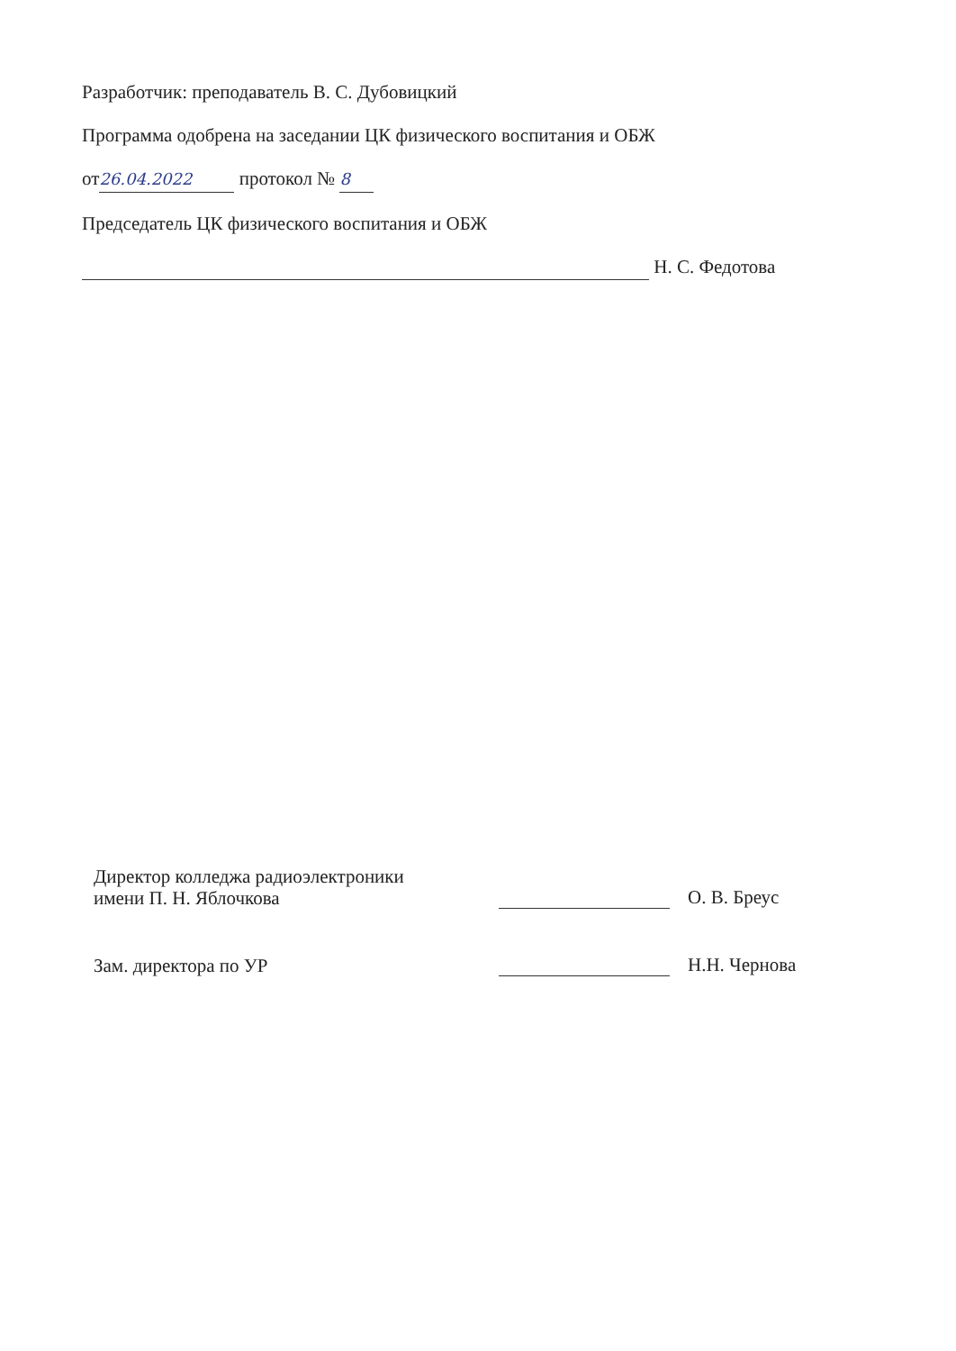Разработчик: преподаватель В. С. Дубовицкий
Программа одобрена на заседании ЦК физического воспитания и ОБЖ
от 26.04.2022 протокол № 8
Председатель ЦК физического воспитания и ОБЖ
Н. С. Федотова
Директор колледжа радиоэлектроники
имени П. Н. Яблочкова
О. В. Бреус
Зам. директора по УР
Н.Н. Чернова